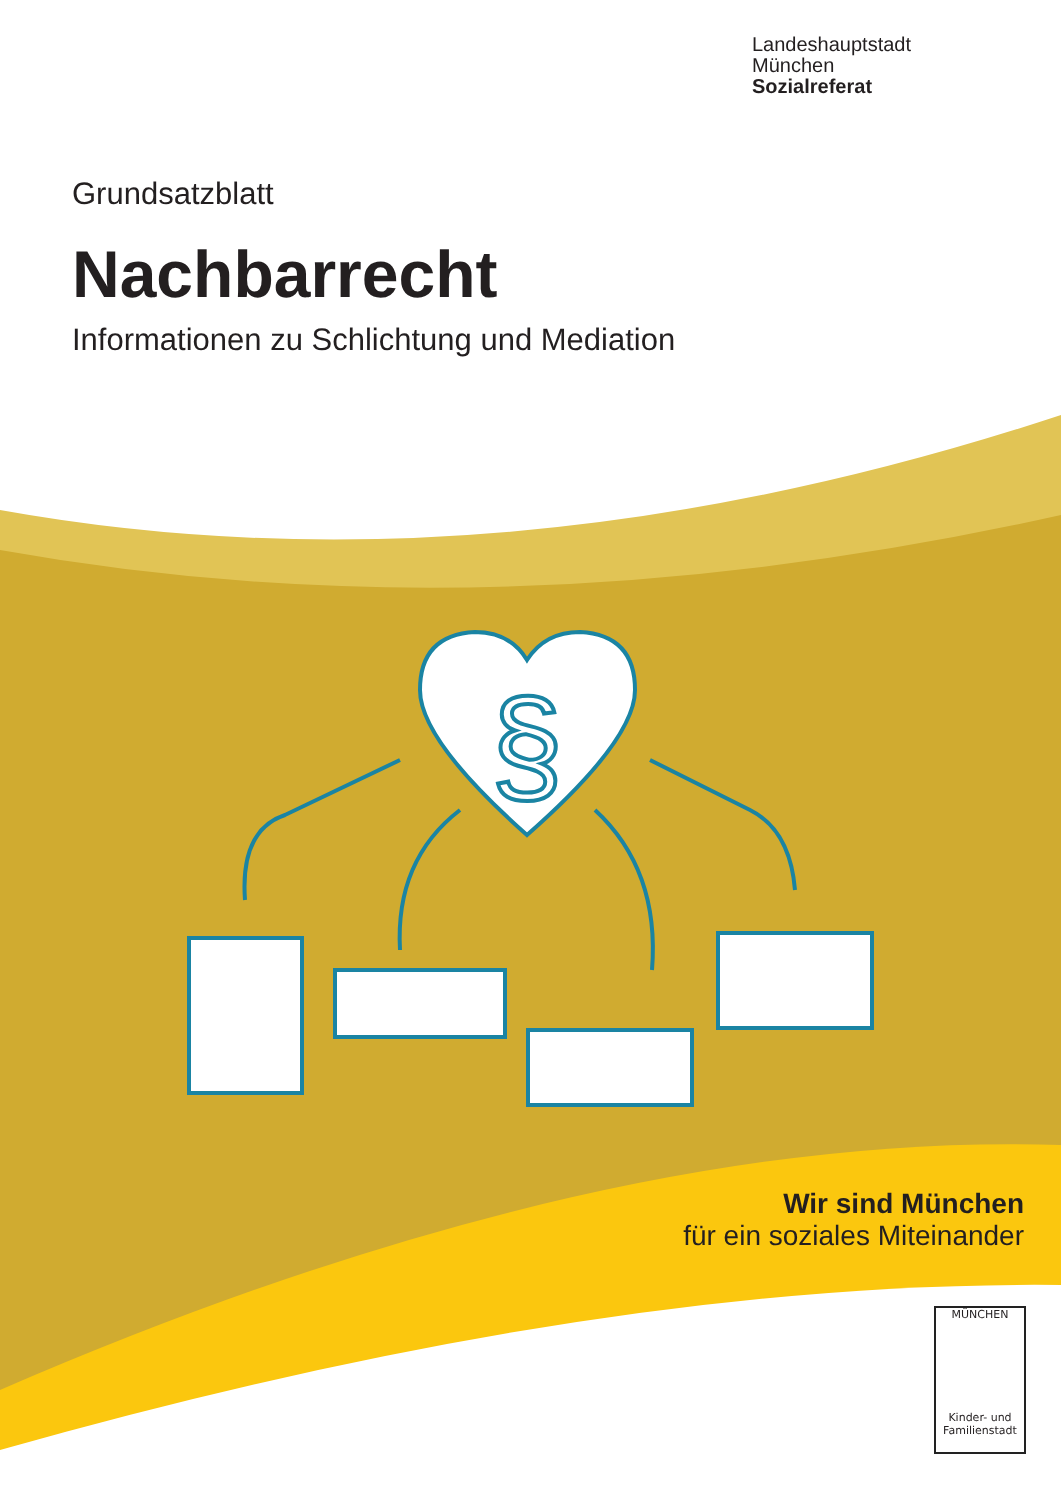§
Landeshauptstadt
München
Sozialreferat
Grundsatzblatt
Nachbarrecht
Informationen zu Schlichtung und Mediation
Wir sind München
für ein soziales Miteinander
MÜNCHEN
Kinder- und Familienstadt